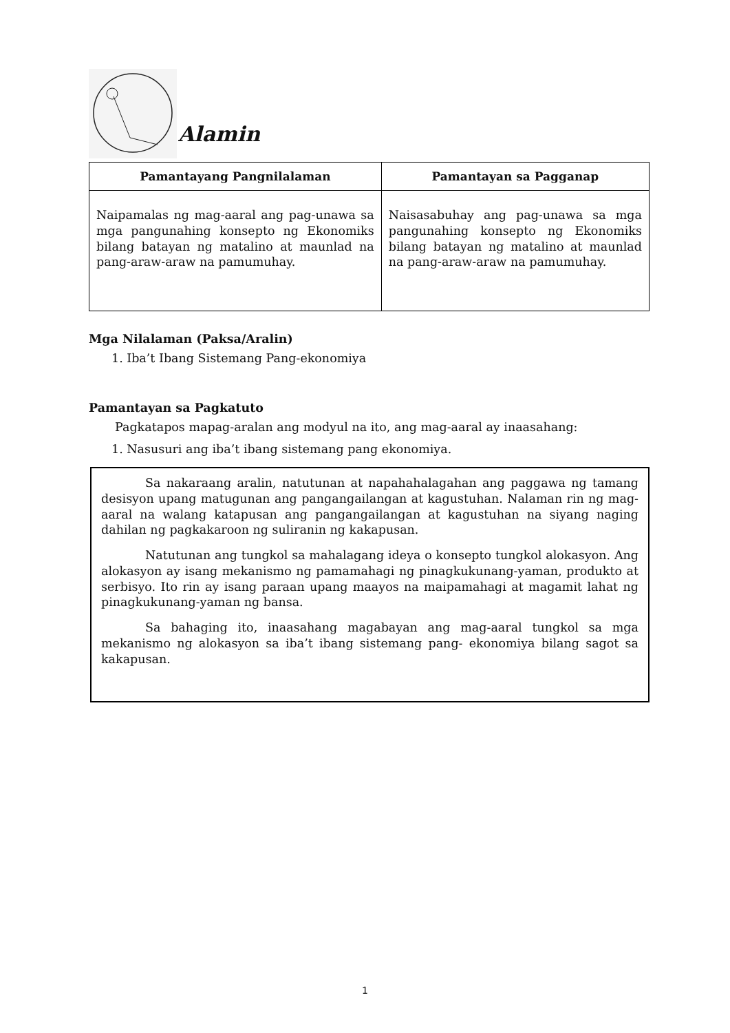Alamin
| Pamantayang Pangnilalaman | Pamantayan sa Pagganap |
| --- | --- |
| Naipamalas ng mag-aaral ang pag-unawa sa mga pangunahing konsepto ng Ekonomiks bilang batayan ng matalino at maunlad na pang-araw-araw na pamumuhay. | Naisasabuhay ang pag-unawa sa mga pangunahing konsepto ng Ekonomiks bilang batayan ng matalino at maunlad na pang-araw-araw na pamumuhay. |
Mga Nilalaman (Paksa/Aralin)
1. Iba’t Ibang Sistemang Pang-ekonomiya
Pamantayan sa Pagkatuto
Pagkatapos mapag-aralan ang modyul na ito, ang mag-aaral ay inaasahang:
1. Nasusuri ang iba’t ibang sistemang pang ekonomiya.
Sa nakaraang aralin, natutunan at napahahalagahan ang paggawa ng tamang desisyon upang matugunan ang pangangailangan at kagustuhan. Nalaman rin ng mag-aaral na walang katapusan ang pangangailangan at kagustuhan na siyang naging dahilan ng pagkakaroon ng suliranin ng kakapusan.
Natutunan ang tungkol sa mahalagang ideya o konsepto tungkol alokasyon. Ang alokasyon ay isang mekanismo ng pamamahagi ng pinagkukunang-yaman, produkto at serbisyo. Ito rin ay isang paraan upang maayos na maipamahagi at magamit lahat ng pinagkukunang-yaman ng bansa.
Sa bahaging ito, inaasahang magabayan ang mag-aaral tungkol sa mga mekanismo ng alokasyon sa iba’t ibang sistemang pang- ekonomiya bilang sagot sa kakapusan.
1